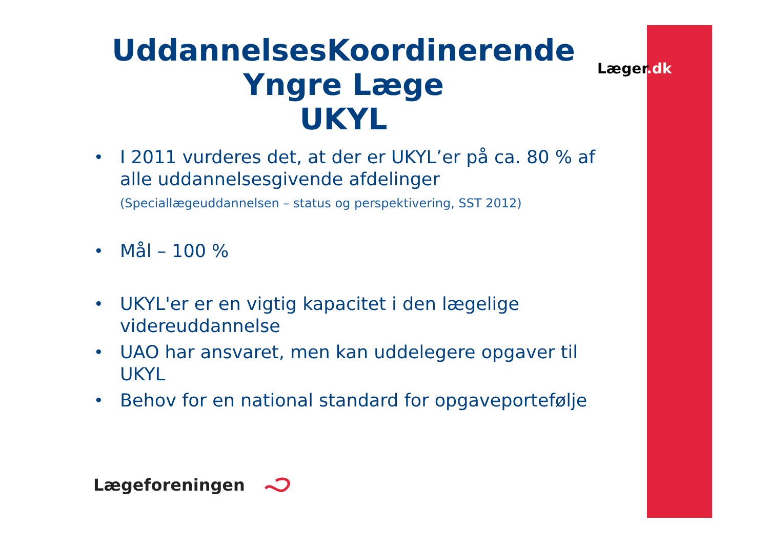UddannelsesKoordinerende
Yngre Læge
UKYL
Læger.dk
• I 2011 vurderes det, at der er UKYL’er på ca. 80 % af alle uddannelsesgivende afdelinger
(Speciallægeuddannelsen – status og perspektivering, SST 2012)
• Mål – 100 %
• UKYL'er er en vigtig kapacitet i den lægelige videreuddannelse
• UAO har ansvaret, men kan uddelegere opgaver til UKYL
• Behov for en national standard for opgaveportefølje
Lægeforeningen